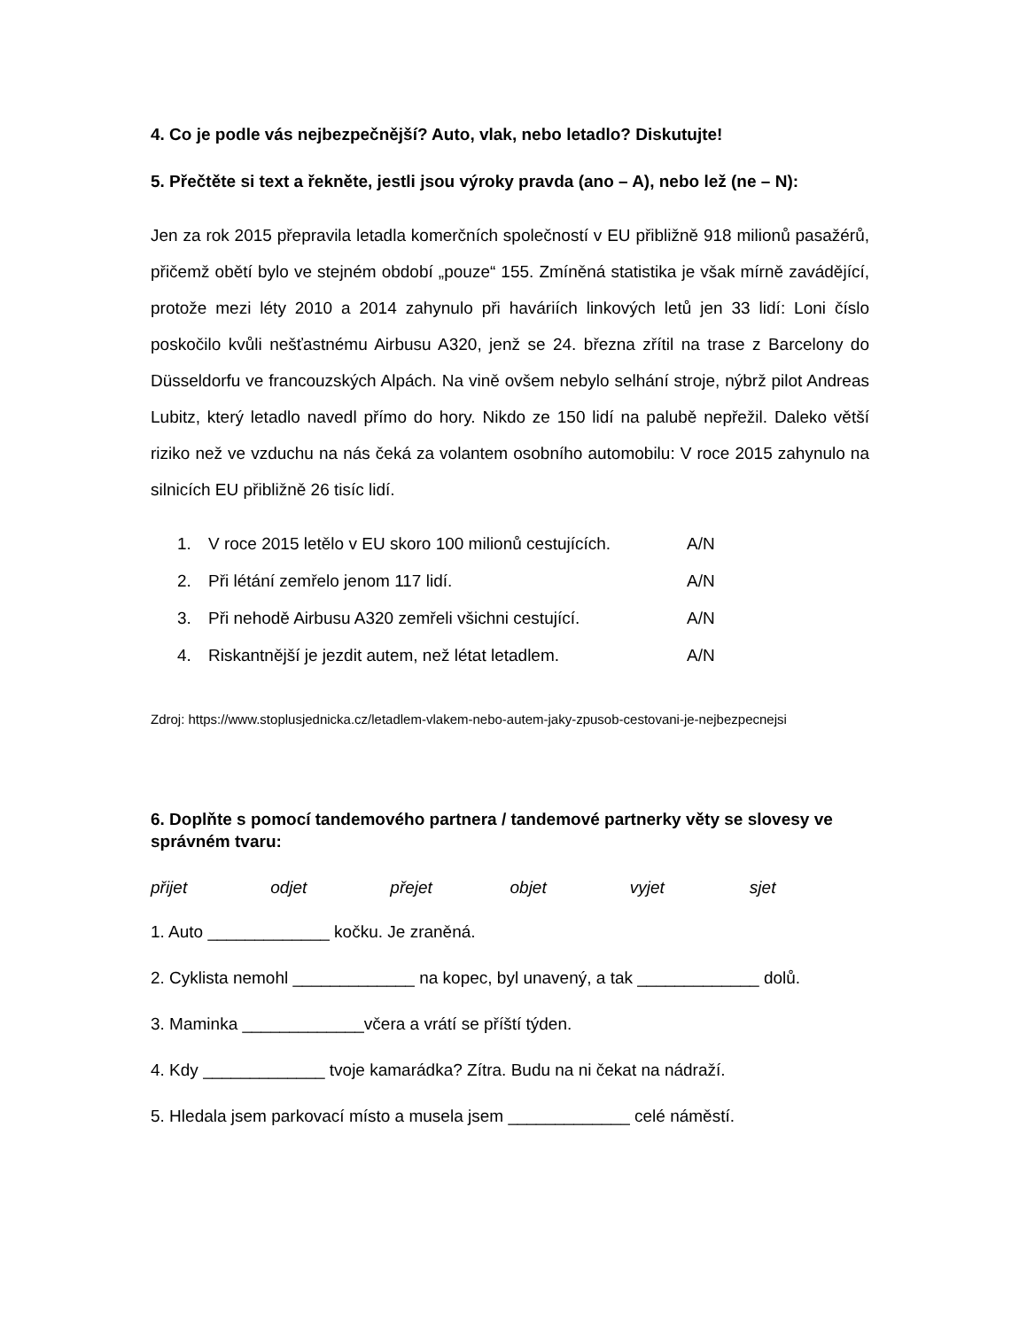4. Co je podle vás nejbezpečnější? Auto, vlak, nebo letadlo? Diskutujte!
5. Přečtěte si text a řekněte, jestli jsou výroky pravda (ano – A), nebo lež (ne – N):
Jen za rok 2015 přepravila letadla komerčních společností v EU přibližně 918 milionů pasažérů, přičemž obětí bylo ve stejném období „pouze“ 155. Zmíněná statistika je však mírně zavádějící, protože mezi léty 2010 a 2014 zahynulo při haváriích linkových letů jen 33 lidí: Loni číslo poskočilo kvůli nešťastnému Airbusu A320, jenž se 24. března zřítil na trase z Barcelony do Düsseldorfu ve francouzských Alpách. Na vině ovšem nebylo selhání stroje, nýbrž pilot Andreas Lubitz, který letadlo navedl přímo do hory. Nikdo ze 150 lidí na palubě nepřežil. Daleko větší riziko než ve vzduchu na nás čeká za volantem osobního automobilu: V roce 2015 zahynulo na silnicích EU přibližně 26 tisíc lidí.
| 1. | V roce 2015 letělo v EU skoro 100 milionů cestujících. | A/N |
| 2. | Při létání zemřelo jenom 117 lidí. | A/N |
| 3. | Při nehodě Airbusu A320 zemřeli všichni cestující. | A/N |
| 4. | Riskantnější je jezdit autem, než létat letadlem. | A/N |
Zdroj: https://www.stoplusjednicka.cz/letadlem-vlakem-nebo-autem-jaky-zpusob-cestovani-je-nejbezpecnejsi
6. Doplňte s pomocí tandemového partnera / tandemové partnerky věty se slovesy ve správném tvaru:
přijet odjet přejet objet vyjet sjet
1. Auto _____________ kočku. Je zraněná.
2. Cyklista nemohl _____________ na kopec, byl unavený, a tak _____________ dolů.
3. Maminka _____________včera a vrátí se příští týden.
4. Kdy _____________ tvoje kamarádka? Zítra. Budu na ni čekat na nádraží.
5. Hledala jsem parkovací místo a musela jsem _____________ celé náměstí.